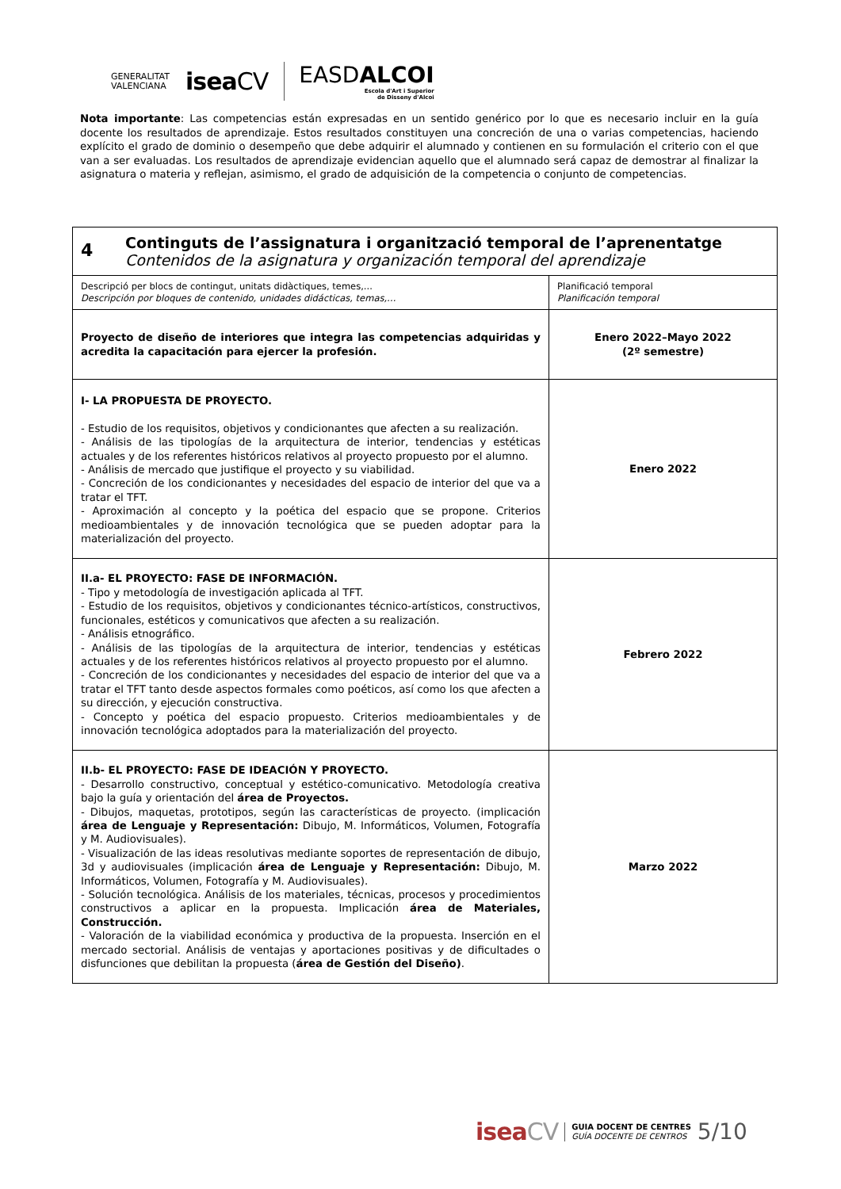GENERALITAT
VALENCIANA
iseaCV
EASDALCOI
Escola d'Art i Superior
de Disseny d'Alcoi
Nota importante: Las competencias están expresadas en un sentido genérico por lo que es necesario incluir en la guía docente los resultados de aprendizaje. Estos resultados constituyen una concreción de una o varias competencias, haciendo explícito el grado de dominio o desempeño que debe adquirir el alumnado y contienen en su formulación el criterio con el que van a ser evaluadas. Los resultados de aprendizaje evidencian aquello que el alumnado será capaz de demostrar al finalizar la asignatura o materia y reflejan, asimismo, el grado de adquisición de la competencia o conjunto de competencias.
| 4 Continguts de l’assignatura i organització temporal de l’aprenentatge Contenidos de la asignatura y organización temporal del aprendizaje | |
| --- | --- |
| Descripció per blocs de contingut, unitats didàctiques, temes,... Descripción por bloques de contenido, unidades didácticas, temas,… | Planificació temporal Planificación temporal |
| Proyecto de diseño de interiores que integra las competencias adquiridas y acredita la capacitación para ejercer la profesión. | Enero 2022–Mayo 2022 (2º semestre) |
| I- LA PROPUESTA DE PROYECTO. - Estudio de los requisitos, objetivos y condicionantes que afecten a su realización. - Análisis de las tipologías de la arquitectura de interior, tendencias y estéticas actuales y de los referentes históricos relativos al proyecto propuesto por el alumno. - Análisis de mercado que justifique el proyecto y su viabilidad. - Concreción de los condicionantes y necesidades del espacio de interior del que va a tratar el TFT. - Aproximación al concepto y la poética del espacio que se propone. Criterios medioambientales y de innovación tecnológica que se pueden adoptar para la materialización del proyecto. | Enero 2022 |
| II.a- EL PROYECTO: FASE DE INFORMACIÓN. - Tipo y metodología de investigación aplicada al TFT. - Estudio de los requisitos, objetivos y condicionantes técnico-artísticos, constructivos, funcionales, estéticos y comunicativos que afecten a su realización. - Análisis etnográfico. - Análisis de las tipologías de la arquitectura de interior, tendencias y estéticas actuales y de los referentes históricos relativos al proyecto propuesto por el alumno. - Concreción de los condicionantes y necesidades del espacio de interior del que va a tratar el TFT tanto desde aspectos formales como poéticos, así como los que afecten a su dirección, y ejecución constructiva. - Concepto y poética del espacio propuesto. Criterios medioambientales y de innovación tecnológica adoptados para la materialización del proyecto. | Febrero 2022 |
| II.b- EL PROYECTO: FASE DE IDEACIÓN Y PROYECTO. - Desarrollo constructivo, conceptual y estético-comunicativo. Metodología creativa bajo la guía y orientación del área de Proyectos. - Dibujos, maquetas, prototipos, según las características de proyecto. (implicación área de Lenguaje y Representación: Dibujo, M. Informáticos, Volumen, Fotografía y M. Audiovisuales). - Visualización de las ideas resolutivas mediante soportes de representación de dibujo, 3d y audiovisuales (implicación área de Lenguaje y Representación: Dibujo, M. Informáticos, Volumen, Fotografía y M. Audiovisuales). - Solución tecnológica. Análisis de los materiales, técnicas, procesos y procedimientos constructivos a aplicar en la propuesta. Implicación área de Materiales, Construcción. - Valoración de la viabilidad económica y productiva de la propuesta. Inserción en el mercado sectorial. Análisis de ventajas y aportaciones positivas y de dificultades o disfunciones que debilitan la propuesta ( área de Gestión del Diseño) . | Marzo 2022 |
iseaCV
GUIA DOCENT DE CENTRES
GUÍA DOCENTE DE CENTROS
5/10